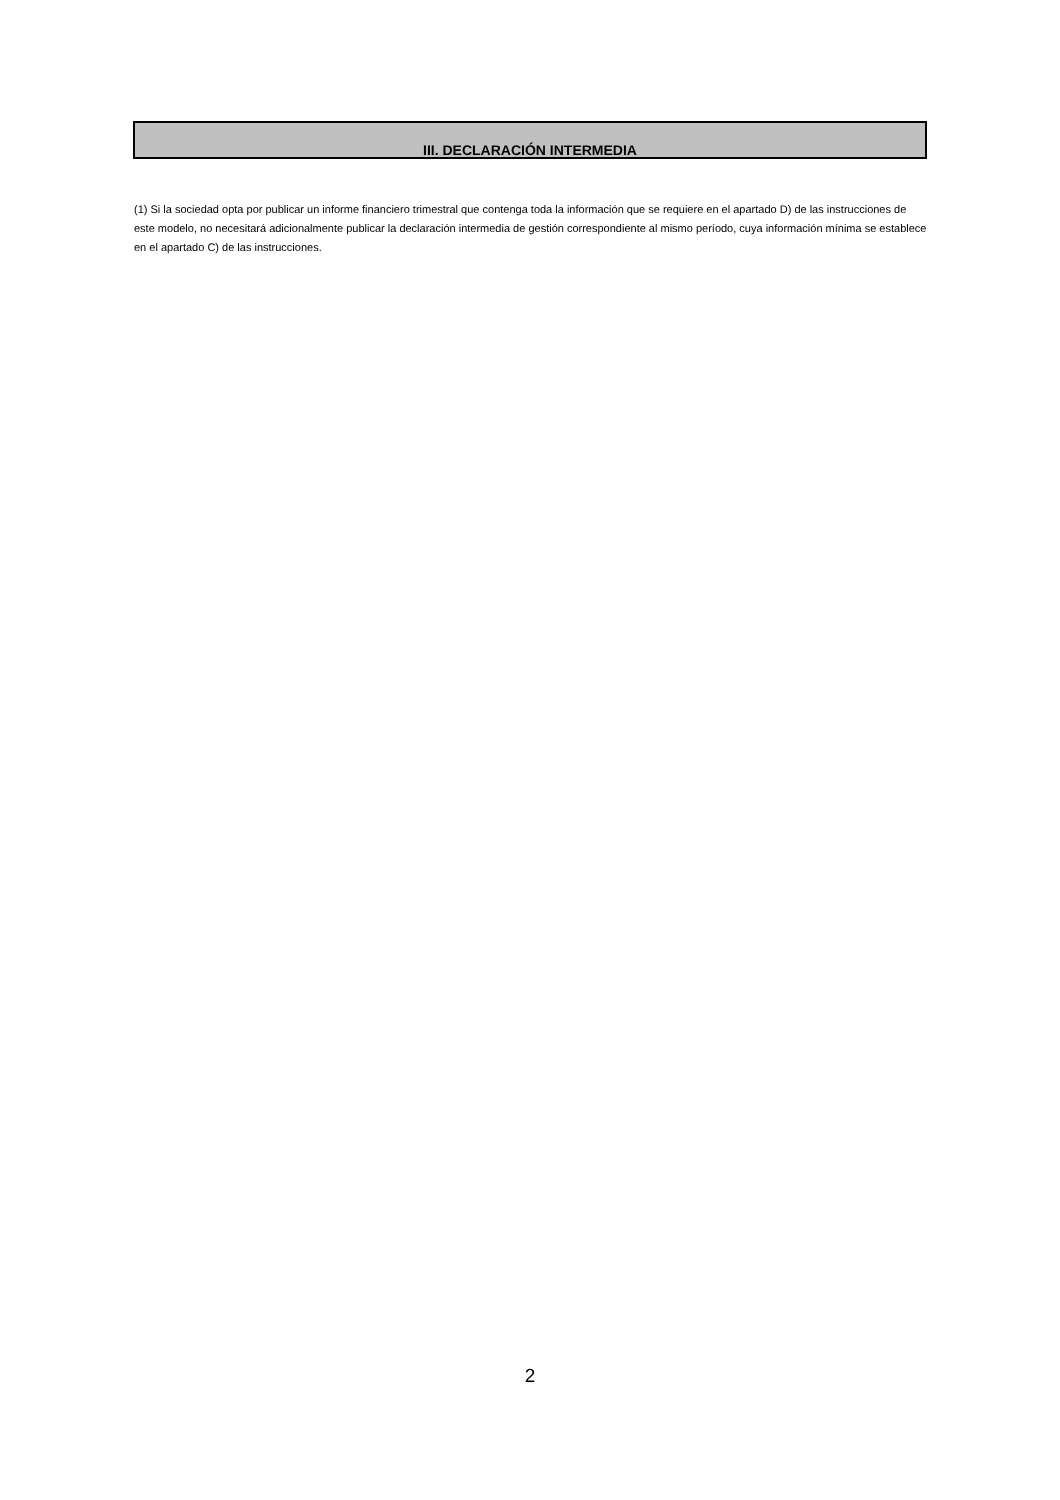III. DECLARACIÓN INTERMEDIA
(1) Si la sociedad opta por publicar un informe financiero trimestral que contenga toda la información que se requiere en el apartado D) de las instrucciones de este modelo, no necesitará adicionalmente publicar la declaración intermedia de gestión correspondiente al mismo período, cuya información mínima se establece en el apartado C) de las instrucciones.
2